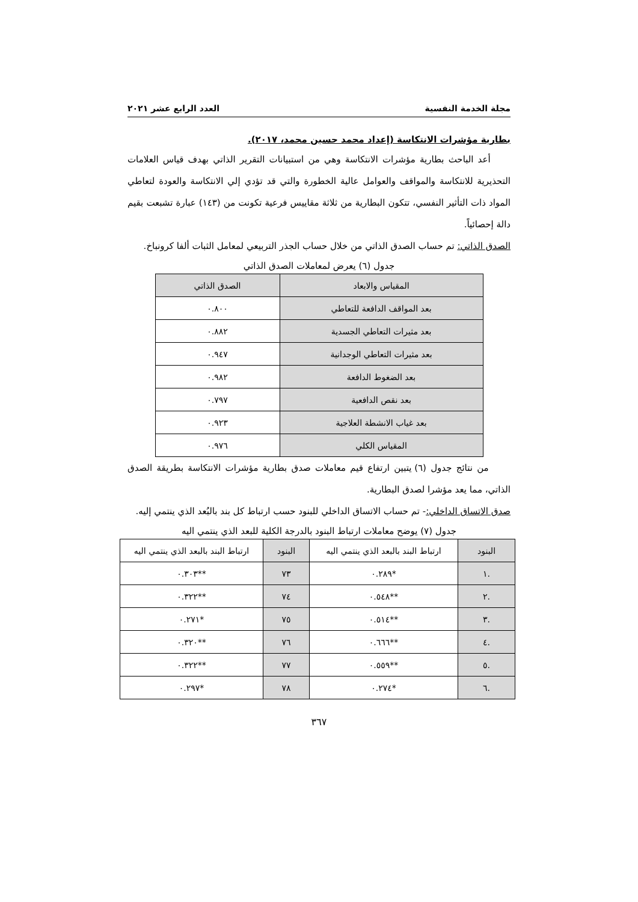مجلة الخدمة النفسية العدد الرابع عشر ٢٠٢١
بطارية مؤشرات الانتكاسة (إعداد محمد حسين محمد، ٢٠١٧).
أعد الباحث بطارية مؤشرات الانتكاسة وهي من استبيانات التقرير الذاتي بهدف قياس العلامات التحذيرية للانتكاسة والمواقف والعوامل عالية الخطورة والتي قد تؤدي إلي الانتكاسة والعودة لتعاطي المواد ذات التأثير النفسي، تتكون البطارية من ثلاثة مقاييس فرعية تكونت من (١٤٣) عبارة تشبعت بقيم دالة إحصائياً.
الصدق الذاتي: تم حساب الصدق الذاتي من خلال حساب الجذر التربيعي لمعامل الثبات ألفا كرونباخ.
جدول (٦) يعرض لمعاملات الصدق الذاتي
| المقياس والابعاد | الصدق الذاتي |
| --- | --- |
| بعد المواقف الدافعة للتعاطي | ٠.٨٠٠ |
| بعد مثيرات التعاطي الجسدية | ٠.٨٨٢ |
| بعد مثيرات التعاطي الوجدانية | ٠.٩٤٧ |
| بعد الضغوط الدافعة | ٠.٩٨٢ |
| بعد نقص الدافعية | ٠.٧٩٧ |
| بعد غياب الانشطة العلاجية | ٠.٩٢٣ |
| المقياس الكلي | ٠.٩٧٦ |
من نتائج جدول (٦) يتبين ارتفاع قيم معاملات صدق بطارية مؤشرات الانتكاسة بطريقة الصدق الذاتي، مما يعد مؤشرا لصدق البطارية.
صدق الاتساق الداخلي:- تم حساب الاتساق الداخلي للبنود حسب ارتباط كل بند بالبُعد الذي ينتمي إليه.
جدول (٧) يوضح معاملات ارتباط البنود بالدرجة الكلية للبعد الذي ينتمي اليه
| البنود | ارتباط البند بالبعد الذي ينتمي اليه | البنود | ارتباط البند بالبعد الذي ينتمي اليه |
| --- | --- | --- | --- |
| .١ | *٠.٢٨٩ | ٧٣ | **٠.٣٠٣ |
| .٢ | **٠.٥٤٨ | ٧٤ | **٠.٣٢٢ |
| .٣ | **٠.٥١٤ | ٧٥ | *٠.٢٧١ |
| .٤ | **٠.٦٦٦ | ٧٦ | **٠.٣٢٠ |
| .٥ | **٠.٥٥٩ | ٧٧ | **٠.٣٢٢ |
| .٦ | *٠.٢٧٤ | ٧٨ | *٠.٢٩٧ |
٣٦٧